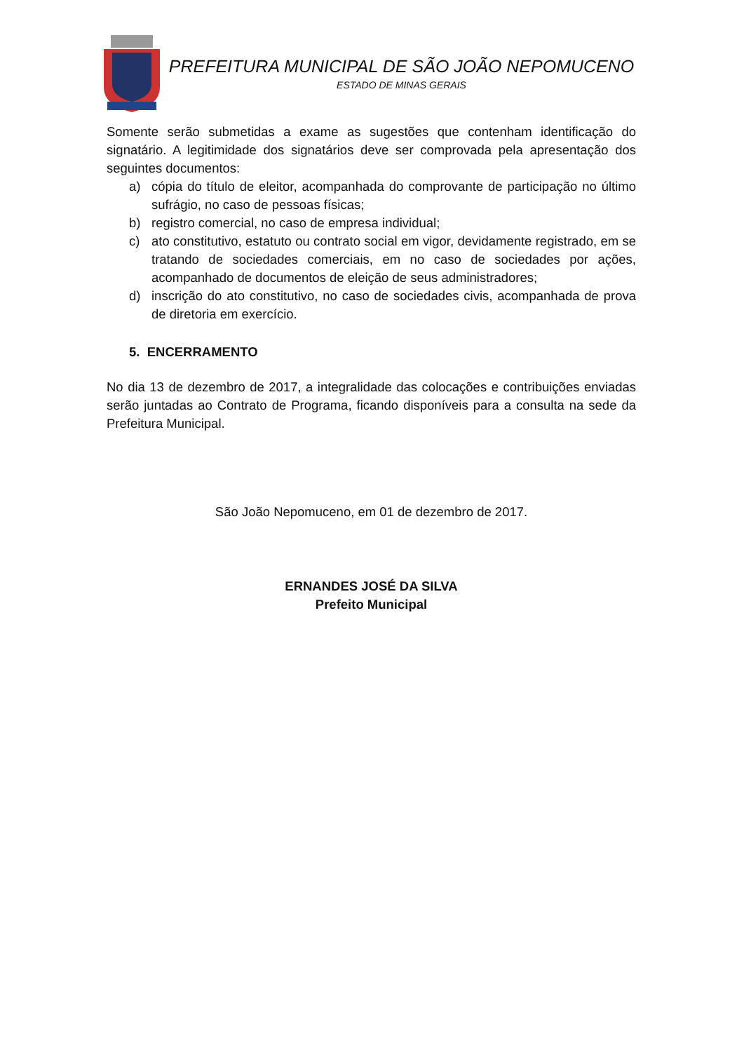PREFEITURA MUNICIPAL DE SÃO JOÃO NEPOMUCENO
ESTADO DE MINAS GERAIS
Somente serão submetidas a exame as sugestões que contenham identificação do signatário. A legitimidade dos signatários deve ser comprovada pela apresentação dos seguintes documentos:
a) cópia do título de eleitor, acompanhada do comprovante de participação no último sufrágio, no caso de pessoas físicas;
b) registro comercial, no caso de empresa individual;
c) ato constitutivo, estatuto ou contrato social em vigor, devidamente registrado, em se tratando de sociedades comerciais, em no caso de sociedades por ações, acompanhado de documentos de eleição de seus administradores;
d) inscrição do ato constitutivo, no caso de sociedades civis, acompanhada de prova de diretoria em exercício.
5. ENCERRAMENTO
No dia 13 de dezembro de 2017, a integralidade das colocações e contribuições enviadas serão juntadas ao Contrato de Programa, ficando disponíveis para a consulta na sede da Prefeitura Municipal.
São João Nepomuceno, em 01 de dezembro de 2017.
ERNANDES JOSÉ DA SILVA
Prefeito Municipal